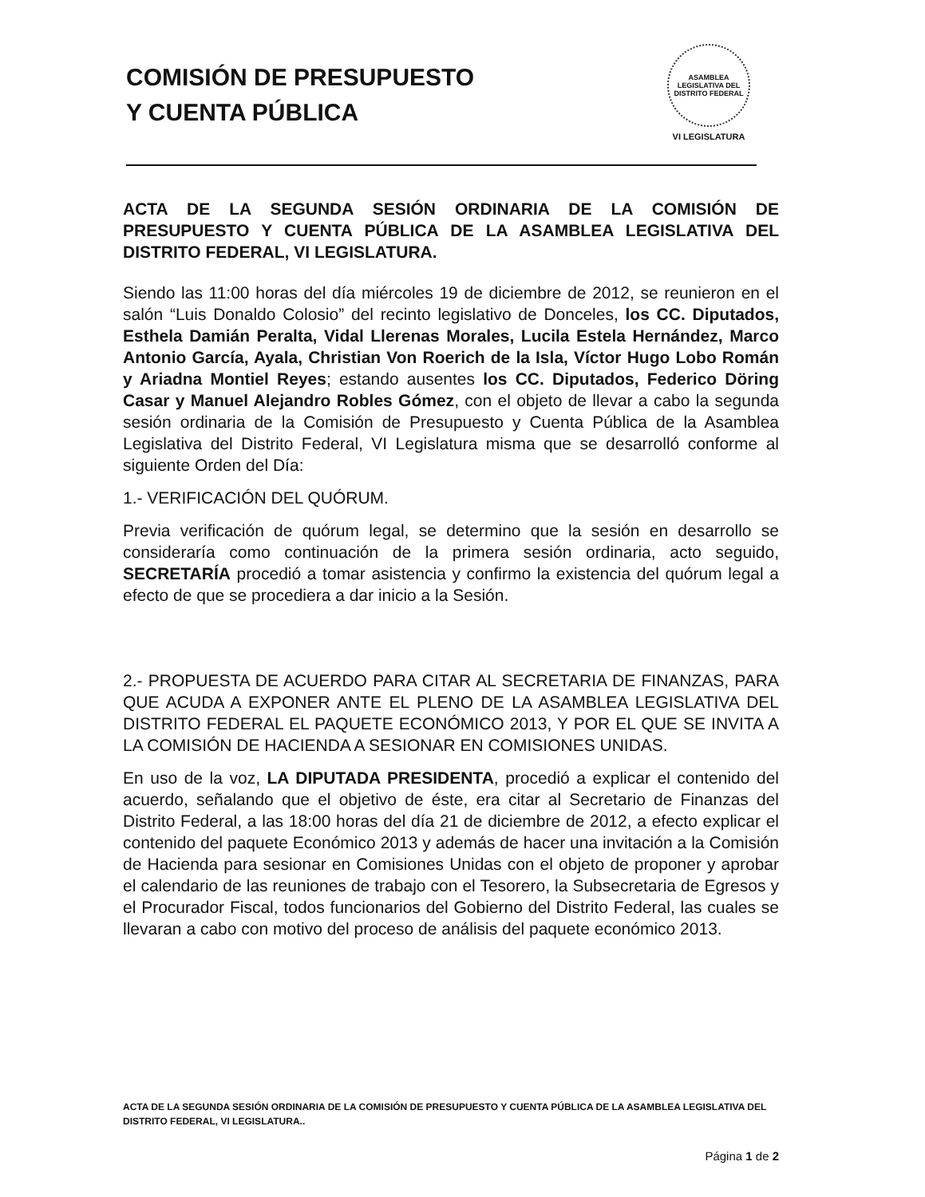COMISIÓN DE PRESUPUESTO
Y CUENTA PÚBLICA
ASAMBLEA LEGISLATIVA DEL DISTRITO FEDERAL
VI LEGISLATURA
ACTA DE LA SEGUNDA SESIÓN ORDINARIA DE LA COMISIÓN DE PRESUPUESTO Y CUENTA PÚBLICA DE LA ASAMBLEA LEGISLATIVA DEL DISTRITO FEDERAL, VI LEGISLATURA.
Siendo las 11:00 horas del día miércoles 19 de diciembre de 2012, se reunieron en el salón “Luis Donaldo Colosio” del recinto legislativo de Donceles, los CC. Diputados, Esthela Damián Peralta, Vidal Llerenas Morales, Lucila Estela Hernández, Marco Antonio García, Ayala, Christian Von Roerich de la Isla, Víctor Hugo Lobo Román y Ariadna Montiel Reyes; estando ausentes los CC. Diputados, Federico Döring Casar y Manuel Alejandro Robles Gómez, con el objeto de llevar a cabo la segunda sesión ordinaria de la Comisión de Presupuesto y Cuenta Pública de la Asamblea Legislativa del Distrito Federal, VI Legislatura misma que se desarrolló conforme al siguiente Orden del Día:
1.- VERIFICACIÓN DEL QUÓRUM.
Previa verificación de quórum legal, se determino que la sesión en desarrollo se consideraría como continuación de la primera sesión ordinaria, acto seguido, SECRETARÍA procedió a tomar asistencia y confirmo la existencia del quórum legal a efecto de que se procediera a dar inicio a la Sesión.
2.- PROPUESTA DE ACUERDO PARA CITAR AL SECRETARIA DE FINANZAS, PARA QUE ACUDA A EXPONER ANTE EL PLENO DE LA ASAMBLEA LEGISLATIVA DEL DISTRITO FEDERAL EL PAQUETE ECONÓMICO 2013, Y POR EL QUE SE INVITA A LA COMISIÓN DE HACIENDA A SESIONAR EN COMISIONES UNIDAS.
En uso de la voz, LA DIPUTADA PRESIDENTA, procedió a explicar el contenido del acuerdo, señalando que el objetivo de éste, era citar al Secretario de Finanzas del Distrito Federal, a las 18:00 horas del día 21 de diciembre de 2012, a efecto explicar el contenido del paquete Económico 2013 y además de hacer una invitación a la Comisión de Hacienda para sesionar en Comisiones Unidas con el objeto de proponer y aprobar el calendario de las reuniones de trabajo con el Tesorero, la Subsecretaria de Egresos y el Procurador Fiscal, todos funcionarios del Gobierno del Distrito Federal, las cuales se llevaran a cabo con motivo del proceso de análisis del paquete económico 2013.
ACTA DE LA SEGUNDA SESIÓN ORDINARIA DE LA COMISIÓN DE PRESUPUESTO Y CUENTA PÚBLICA DE LA ASAMBLEA LEGISLATIVA DEL DISTRITO FEDERAL, VI LEGISLATURA..
Página 1 de 2